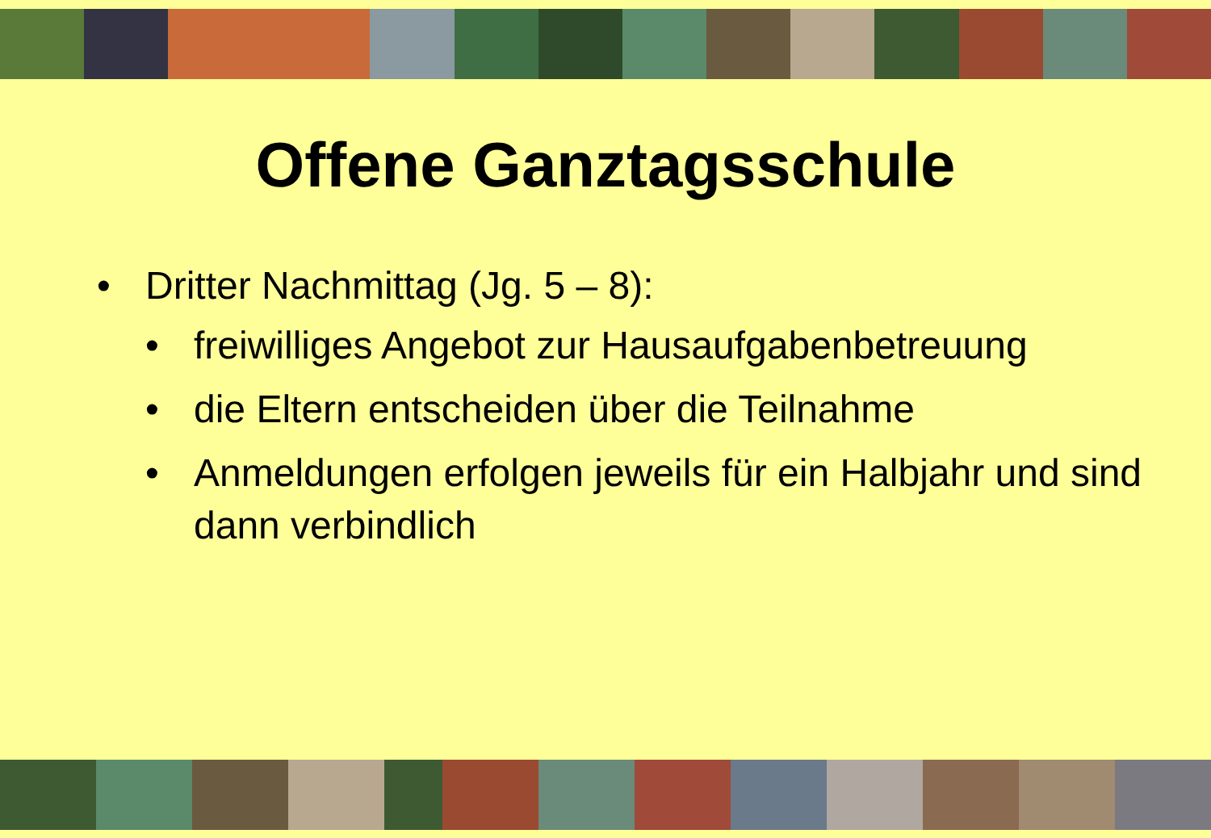Offene Ganztagsschule
• Dritter Nachmittag (Jg. 5 – 8):
• freiwilliges Angebot zur Hausaufgabenbetreuung
• die Eltern entscheiden über die Teilnahme
• Anmeldungen erfolgen jeweils für ein Halbjahr und sind dann verbindlich